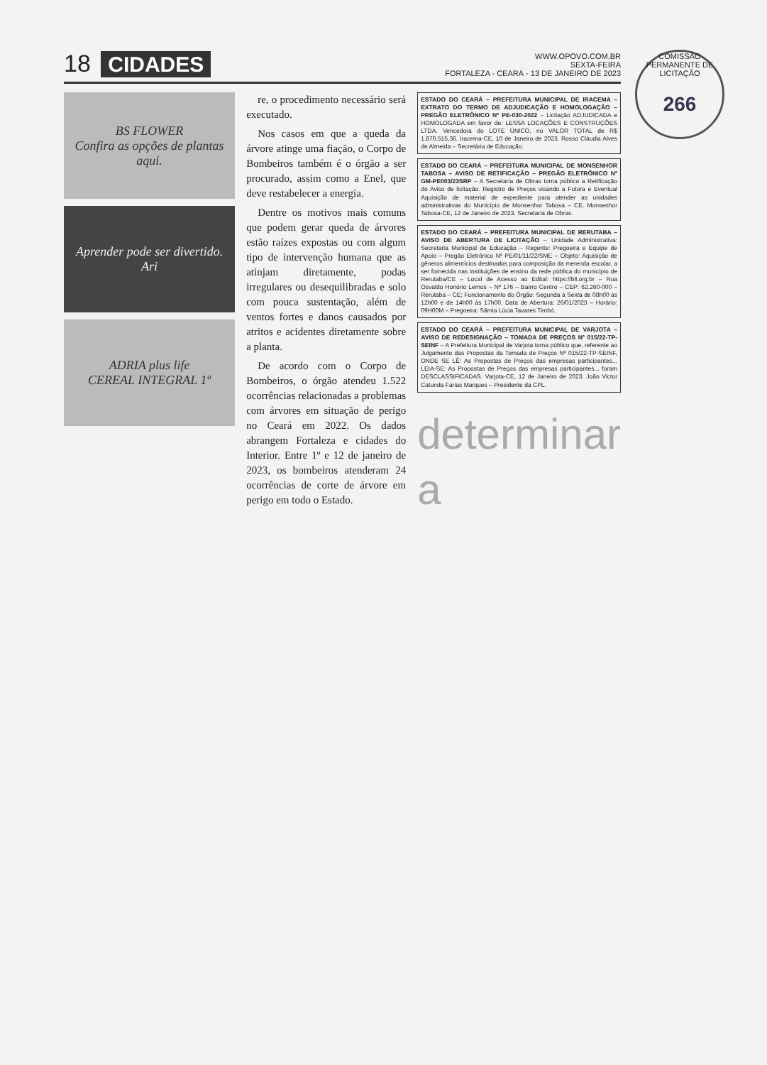COMISSÃO PERMANENTE DE LICITAÇÃO
266
18
CIDADES
WWW.OPOVO.COM.BR
SEXTA-FEIRA
FORTALEZA - CEARÁ - 13 DE JANEIRO DE 2023
BS FLOWER
Confira as opções de plantas aqui.
Aprender pode ser divertido.
Ari
ADRIA plus life
CEREAL INTEGRAL 1º
re, o procedimento necessário será executado.
Nos casos em que a queda da árvore atinge uma fiação, o Corpo de Bombeiros também é o órgão a ser procurado, assim como a Enel, que deve restabelecer a energia.
Dentre os motivos mais comuns que podem gerar queda de árvores estão raízes expostas ou com algum tipo de intervenção humana que as atinjam diretamente, podas irregulares ou desequilibradas e solo com pouca sustentação, além de ventos fortes e danos causados por atritos e acidentes diretamente sobre a planta.
De acordo com o Corpo de Bombeiros, o órgão atendeu 1.522 ocorrências relacionadas a problemas com árvores em situação de perigo no Ceará em 2022. Os dados abrangem Fortaleza e cidades do Interior. Entre 1º e 12 de janeiro de 2023, os bombeiros atenderam 24 ocorrências de corte de árvore em perigo em todo o Estado.
ESTADO DO CEARÁ – PREFEITURA MUNICIPAL DE IRACEMA – EXTRATO DO TERMO DE ADJUDICAÇÃO E HOMOLOGAÇÃO – PREGÃO ELETRÔNICO Nº PE-030-2022 – Licitação ADJUDICADA e HOMOLOGADA em favor de: LESSA LOCAÇÕES E CONSTRUÇÕES LTDA. Vencedora do LOTE ÚNICO, no VALOR TOTAL de R$ 1.870.515,36. Iracema-CE, 10 de Janeiro de 2023. Rosso Cláudia Alves de Almeida – Secretária de Educação.
ESTADO DO CEARÁ – PREFEITURA MUNICIPAL DE MONSENHOR TABOSA – AVISO DE RETIFICAÇÃO – PREGÃO ELETRÔNICO Nº GM-PE003/23SRP – A Secretaria de Obras torna público a Retificação do Aviso de licitação. Registro de Preços visando a Futura e Eventual Aquisição de material de expediente para atender as unidades administrativas do Município de Monsenhor Tabosa – CE. Monsenhor Tabosa-CE, 12 de Janeiro de 2023. Secretaria de Obras.
ESTADO DO CEARÁ – PREFEITURA MUNICIPAL DE RERUTABA – AVISO DE ABERTURA DE LICITAÇÃO – Unidade Administrativa: Secretaria Municipal de Educação – Regente: Pregoeira e Equipe de Apoio – Pregão Eletrônico Nº PE/01/11/22/SME – Objeto: Aquisição de gêneros alimentícios destinados para composição da merenda escolar, a ser fornecida nas instituições de ensino da rede pública do município de Rerutaba/CE – Local de Acesso ao Edital: https://bll.org.br – Rua Osvaldo Honório Lemos – Nº 176 – Bairro Centro – CEP: 62.260-000 – Rerutaba – CE; Funcionamento do Órgão: Segunda à Sexta de 08h00 às 12h00 e de 14h00 às 17h00. Data de Abertura: 26/01/2023 – Horário: 09H00M – Pregoeira: Sâmia Lúcia Tavares Timbó.
ESTADO DO CEARÁ – PREFEITURA MUNICIPAL DE VARJOTA – AVISO DE REDESIGNAÇÃO – TOMADA DE PREÇOS Nº 015/22-TP-SEINF – A Prefeitura Municipal de Varjota torna público que, referente ao Julgamento das Propostas da Tomada de Preços Nº 015/22-TP-SEINF, ONDE SE LÊ: As Propostas de Preços das empresas participantes... LEIA-SE: As Propostas de Preços das empresas participantes... foram DESCLASSIFICADAS. Varjota-CE, 12 de Janeiro de 2023. João Victor Catunda Farias Marques – Presidente da CPL.
determinar a